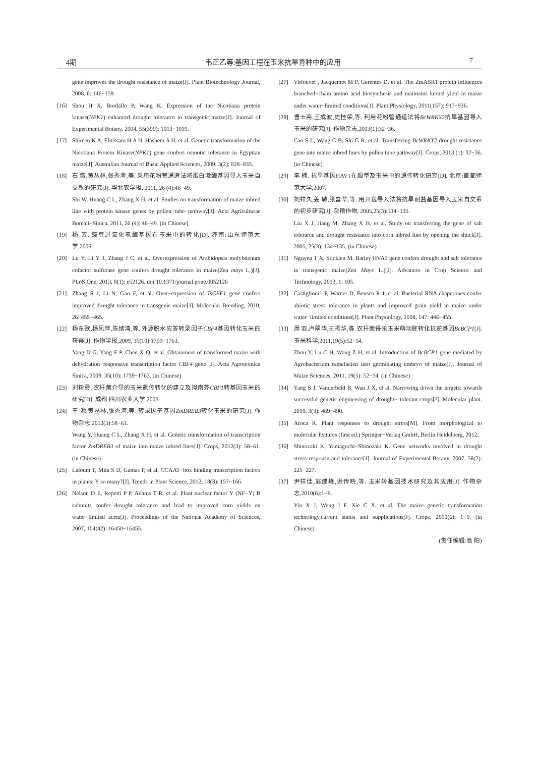4期 韦正乙等:基因工程在玉米抗旱育种中的应用 7
gene improves the drought resistance of maize[J]. Plant Biotechnology Journal, 2008, 6: 146−159.
[16] Shou H X, Bordallo P, Wang K. Expression of the Nicotiana protein kinase(NPK1) enhanced drought tolerance in transgenic maize[J]. Journal of Experimental Botany, 2004, 55(399): 1013−1019.
[17] Shireen K A, Ebtissam H A H, Hashem A H, et al. Genetic transformation of the Nicotiana Protein Kinase(NPK1) gene confers osmotic tolerance in Egyptian maize[J]. Australian Journal of Basic Applied Sciences, 2009, 3(2): 828−835.
[18] 石 薇,黄丛林,张秀海,等. 采用花粉管通道法将蛋白激酶基因导入玉米自交系的研究[J]. 华北农学报, 2011, 26 (4):46−49.
Shi W, Huang C L, Zhang X H, et al. Studies on transformation of maize inbred line with protein kinase genes by pollen−tube−pathway[J]. Acta Agriculturae Boreali−Sinica, 2011, 26 (4): 46−49. (in Chinese)
[19] 杨 芳. 豌豆过氧化氢酶基因在玉米中的转化[D]. 济南:山东师范大学,2006.
[20] Lu Y, Li Y J, Zhang J C, et al. Overexpression of Arabidopsis molybdenum cofactor sulfurase gene confers drought tolerance in maize(Zea mays L.)[J]. PLoS One, 2013, 8(1): e52126. doi:10.1371/journal.pone.0052126
[21] Zhang S J, Li N, Gao F, et al. Over−expression of TsCBF1 gene confers improved drought tolerance in transgenic maize[J]. Molecular Breeding, 2010, 26: 455−465.
[22] 杨东歌,杨凤萍,陈绪清,等. 外源脱水应答转录因子CBF4基因转化玉米的获得[J]. 作物学报,2009, 35(10):1759−1763.
Yang D G, Yang F P, Chen X Q, et al. Obtainment of transformed maize with dehydration−responsive transcription factor CBF4 gene [J]. Acta Agronomica Sinica, 2009, 35(10): 1759−1763. (in Chinese)
[23] 刘粉霞. 农杆菌介导的玉米遗传转化的建立及拟南芥CBF1转基因玉米的研究[D]. 成都:四川农业大学,2003.
[24] 王 源,黄丛林,张秀海,等. 转录因子基因ZmDREB3转化玉米的研究[J]. 作物杂志,2012(3):58−61.
Wang Y, Huang C L, Zhang X H, et al. Genetic transformation of transcription factor ZmDREB3 of maize into maize inbred lines[J]. Crops, 2012(3): 58−61. (in Chinese)
[25] Laloum T, Mita S D, Gamas P, et al. CCAAT−box binding transcription factors in plants: Y so many?[J]. Trends in Plant Science, 2012, 18(3): 157−166.
[26] Nelson D E, Repetti P P, Adams T R, et al. Plant nuclear factor Y (NF−Y) B subunits confer drought tolerance and lead to improved corn yields on water−limited acres[J]. Proceedings of the National Academy of Sciences, 2007, 104(42): 16450−16455.
[27] Virlouvet , Jacquemot M P, Gerentes D, et al. The ZmASR1 protein influences branched−chain amino acid biosynthesis and maintains kernel yield in maize under water−limited conditions[J]. Plant Physiology, 2011(157): 917−936.
[28] 曹士亮,王成波,史桂荣,等. 利用花粉管通道法将BcWRKY2抗旱基因导入玉米的研究[J]. 作物杂志,2013(1):32−36.
Cao S L, Wang C B, Shi G R, et al. Transferring BcWRKY2 drought resistance gene into maize inbred lines by pollen tube pathway[J]. Crops, 2013 (1): 32−36. (in Chinese)
[29] 李 楠. 抗旱基因HAV1在烟草及玉米中的遗传转化研究[D]. 北京:首都师范大学,2007.
[30] 刘祥久,姜 敏,张喜华,等. 用开苞导入法将抗旱耐盐基因导入玉米自交系的初步研究[J]. 杂粮作物, 2005,25(3):134−135.
Liu X J, Jiang M, Zhang X H, et al. Study on transferring the gene of salt tolerarce and drought resistance into corn inbred line by opening the shuck[J]. 2005, 25(3): 134−135. (in Chinese)
[31] Nguyen T X, Sticklen M. Barley HVA1 gene confers drought and salt tolerance in transgenic maize(Zea Mays L.)[J]. Advances in Crop Science and Technology, 2013, 1: 105.
[32] Castiglioni1 P, Warner D, Bensen R J, et al. Bacterial RNA chaperones confer abiotic stress tolerance in plants and improved grain yield in maize under water−limited conditions[J]. Plant Physiology, 2008, 147: 446−455.
[33] 周 羽,卢翠华,王振华,等. 农杆菌侵染玉米萌动胚转化抗逆基因BcBCP1[J]. 玉米科学,2011,19(5):52−54.
Zhou Y, Lu C H, Wang Z H, et al. Introduction of BcBCP1 gene mediated by Agrobacterium tumefacien into germinating embryo of maize[J]. Journal of Maize Sciences, 2011, 19(5): 52−54. (in Chinese)
[34] Yang S J, Vanderbeld B, Wan J X, et al. Narrowing down the targets: towards successful genetic engineering of drought− tolerant crops[J]. Molecular plant, 2010, 3(3): 469−490.
[35] Aroca R. Plant responses to drought stress[M]. From morphological to molecular features (first ed.) Springer−Verlag GmbH, Berlin Heidelberg, 2012.
[36] Shinozaki K, Yamaguchi−Shinozaki K. Gene networks involved in drought stress response and tolerance[J]. Journal of Experimental Botany, 2007, 58(2): 221−227.
[37] 尹祥佳,翁建峰,谢传晓,等. 玉米转基因技术研究及其应用[J]. 作物杂志,2010(6):1−9.
Yin X J, Weng J F, Xie C X, et al. The maize genetic transformation technology,current status and supplications[J]. Crops, 2010(6): 1−9. (in Chinese)
(责任编辑:高 阳)